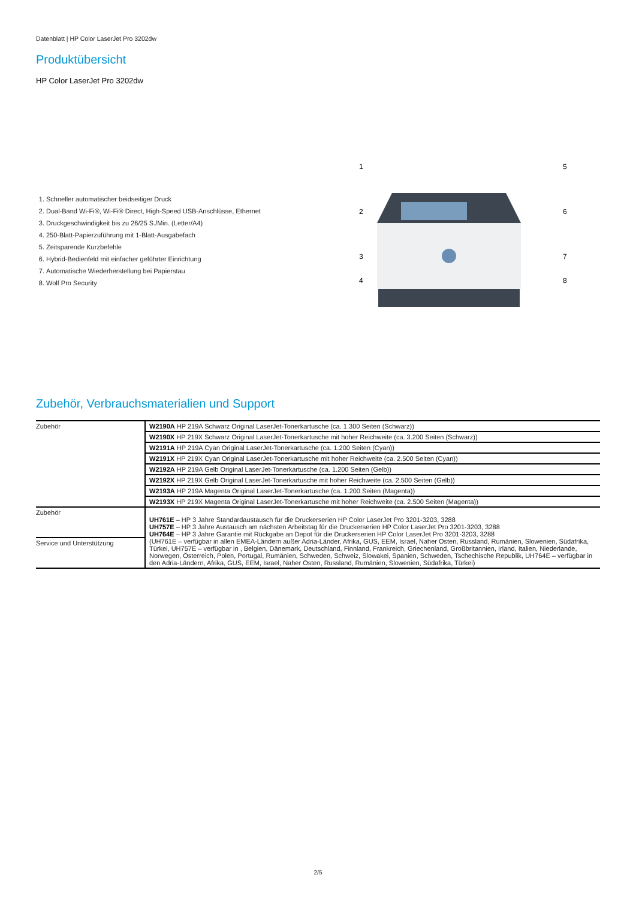Datenblatt | HP Color LaserJet Pro 3202dw
Produktübersicht
HP Color LaserJet Pro 3202dw
1. Schneller automatischer beidseitiger Druck
2. Dual-Band Wi-Fi®, Wi-Fi® Direct, High-Speed USB-Anschlüsse, Ethernet
3. Druckgeschwindigkeit bis zu 26/25 S./Min. (Letter/A4)
4. 250-Blatt-Papierzuführung mit 1-Blatt-Ausgabefach
5. Zeitsparende Kurzbefehle
6. Hybrid-Bedienfeld mit einfacher geführter Einrichtung
7. Automatische Wiederherstellung bei Papierstau
8. Wolf Pro Security
1
2
3
4
5
6
7
8
Zubehör, Verbrauchsmaterialien und Support
| Zubehör | W2190A HP 219A Schwarz Original LaserJet-Tonerkartusche (ca. 1.300 Seiten (Schwarz)) |
| | W2190X HP 219X Schwarz Original LaserJet-Tonerkartusche mit hoher Reichweite (ca. 3.200 Seiten (Schwarz)) |
| | W2191A HP 219A Cyan Original LaserJet-Tonerkartusche (ca. 1.200 Seiten (Cyan)) |
| | W2191X HP 219X Cyan Original LaserJet-Tonerkartusche mit hoher Reichweite (ca. 2.500 Seiten (Cyan)) |
| | W2192A HP 219A Gelb Original LaserJet-Tonerkartusche (ca. 1.200 Seiten (Gelb)) |
| | W2192X HP 219X Gelb Original LaserJet-Tonerkartusche mit hoher Reichweite (ca. 2.500 Seiten (Gelb)) |
| | W2193A HP 219A Magenta Original LaserJet-Tonerkartusche (ca. 1.200 Seiten (Magenta)) |
| | W2193X HP 219X Magenta Original LaserJet-Tonerkartusche mit hoher Reichweite (ca. 2.500 Seiten (Magenta)) |
| Zubehör | UH761E – HP 3 Jahre Standardaustausch für die Druckerserien HP Color LaserJet Pro 3201-3203, 3288 UH757E – HP 3 Jahre Austausch am nächsten Arbeitstag für die Druckerserien HP Color LaserJet Pro 3201-3203, 3288 UH764E – HP 3 Jahre Garantie mit Rückgabe an Depot für die Druckerserien HP Color LaserJet Pro 3201-3203, 3288 (UH761E – verfügbar in allen EMEA-Ländern außer Adria-Länder, Afrika, GUS, EEM, Israel, Naher Osten, Russland, Rumänien, Slowenien, Südafrika, Türkei, UH757E – verfügbar in , Belgien, Dänemark, Deutschland, Finnland, Frankreich, Griechenland, Großbritannien, Irland, Italien, Niederlande, Norwegen, Österreich, Polen, Portugal, Rumänien, Schweden, Schweiz, Slowakei, Spanien, Schweden, Tschechische Republik, UH764E – verfügbar in den Adria-Ländern, Afrika, GUS, EEM, Israel, Naher Osten, Russland, Rumänien, Slowenien, Südafrika, Türkei) |
| Service und Unterstützung | |
2/5